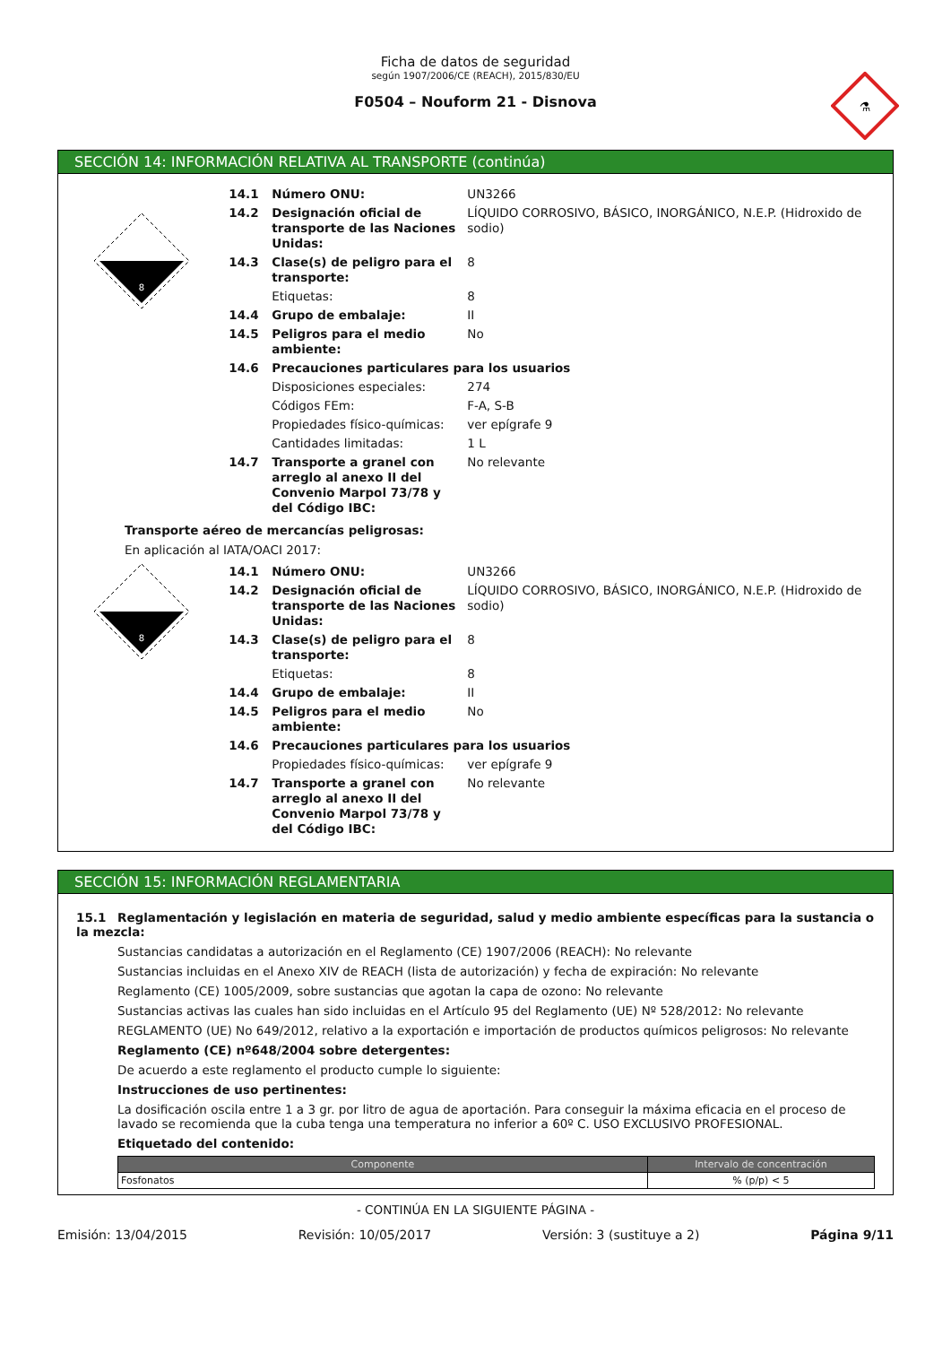⚗
Ficha de datos de seguridad
según 1907/2006/CE (REACH), 2015/830/EU
F0504 – Nouform 21 - Disnova
SECCIÓN 14: INFORMACIÓN RELATIVA AL TRANSPORTE (continúa)
8
| 14.1 | Número ONU: | UN3266 |
| 14.2 | Designación oficial de transporte de las Naciones Unidas: | LÍQUIDO CORROSIVO, BÁSICO, INORGÁNICO, N.E.P. (Hidroxido de sodio) |
| 14.3 | Clase(s) de peligro para el transporte: | 8 |
| | Etiquetas: | 8 |
| 14.4 | Grupo de embalaje: | II |
| 14.5 | Peligros para el medio ambiente: | No |
| 14.6 | Precauciones particulares para los usuarios | |
| | Disposiciones especiales: | 274 |
| | Códigos FEm: | F-A, S-B |
| | Propiedades físico-químicas: | ver epígrafe 9 |
| | Cantidades limitadas: | 1 L |
| 14.7 | Transporte a granel con arreglo al anexo II del Convenio Marpol 73/78 y del Código IBC: | No relevante |
Transporte aéreo de mercancías peligrosas:
En aplicación al IATA/OACI 2017:
8
| 14.1 | Número ONU: | UN3266 |
| 14.2 | Designación oficial de transporte de las Naciones Unidas: | LÍQUIDO CORROSIVO, BÁSICO, INORGÁNICO, N.E.P. (Hidroxido de sodio) |
| 14.3 | Clase(s) de peligro para el transporte: | 8 |
| | Etiquetas: | 8 |
| 14.4 | Grupo de embalaje: | II |
| 14.5 | Peligros para el medio ambiente: | No |
| 14.6 | Precauciones particulares para los usuarios | |
| | Propiedades físico-químicas: | ver epígrafe 9 |
| 14.7 | Transporte a granel con arreglo al anexo II del Convenio Marpol 73/78 y del Código IBC: | No relevante |
SECCIÓN 15: INFORMACIÓN REGLAMENTARIA
15.1 Reglamentación y legislación en materia de seguridad, salud y medio ambiente específicas para la sustancia o la mezcla:
Sustancias candidatas a autorización en el Reglamento (CE) 1907/2006 (REACH): No relevante
Sustancias incluidas en el Anexo XIV de REACH (lista de autorización) y fecha de expiración: No relevante
Reglamento (CE) 1005/2009, sobre sustancias que agotan la capa de ozono: No relevante
Sustancias activas las cuales han sido incluidas en el Artículo 95 del Reglamento (UE) Nº 528/2012: No relevante
REGLAMENTO (UE) No 649/2012, relativo a la exportación e importación de productos químicos peligrosos: No relevante
Reglamento (CE) nº648/2004 sobre detergentes:
De acuerdo a este reglamento el producto cumple lo siguiente:
Instrucciones de uso pertinentes:
La dosificación oscila entre 1 a 3 gr. por litro de agua de aportación. Para conseguir la máxima eficacia en el proceso de lavado se recomienda que la cuba tenga una temperatura no inferior a 60º C. USO EXCLUSIVO PROFESIONAL.
Etiquetado del contenido:
| Componente | Intervalo de concentración |
| --- | --- |
| Fosfonatos | % (p/p) < 5 |
- CONTINÚA EN LA SIGUIENTE PÁGINA -
Emisión: 13/04/2015 Revisión: 10/05/2017 Versión: 3 (sustituye a 2) Página 9/11